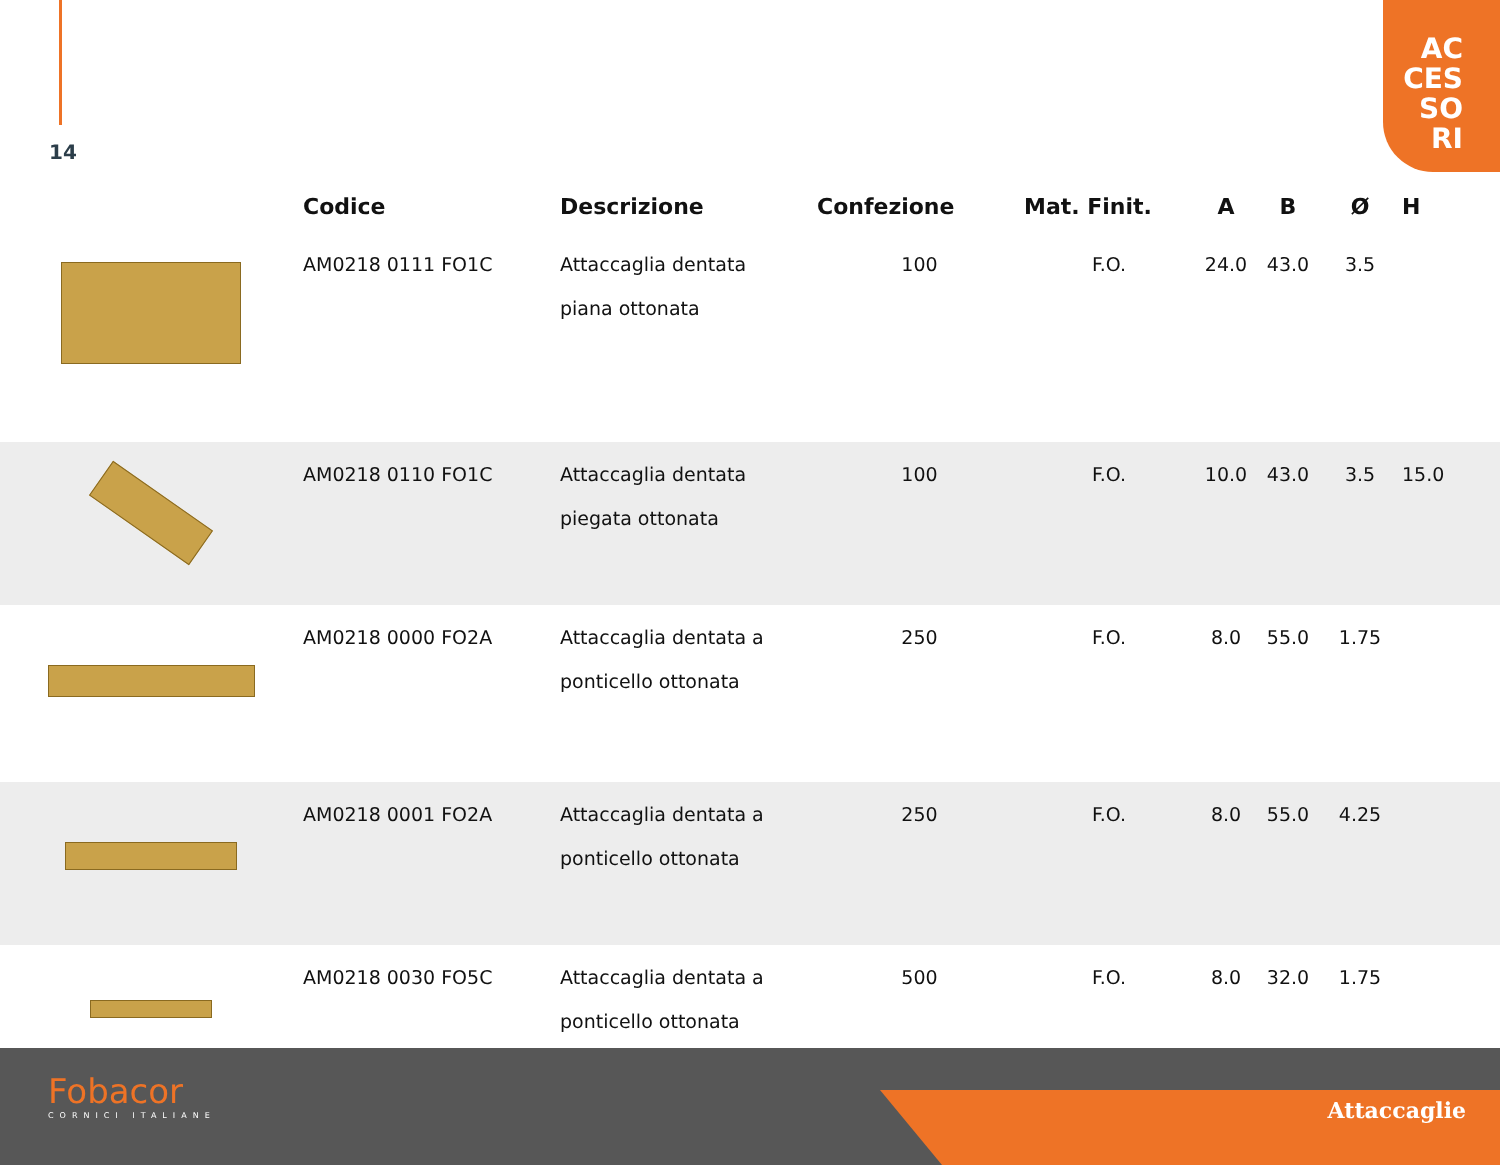14
AC
CES
SO
RI
| | Codice | Descrizione | Confezione | Mat. Finit. | A | B | Ø | H |
| --- | --- | --- | --- | --- | --- | --- | --- | --- |
| | AM0218 0111 FO1C | Attaccaglia dentata piana ottonata | 100 | F.O. | 24.0 | 43.0 | 3.5 | |
| | AM0218 0110 FO1C | Attaccaglia dentata piegata ottonata | 100 | F.O. | 10.0 | 43.0 | 3.5 | 15.0 |
| | AM0218 0000 FO2A | Attaccaglia dentata a ponticello ottonata | 250 | F.O. | 8.0 | 55.0 | 1.75 | |
| | AM0218 0001 FO2A | Attaccaglia dentata a ponticello ottonata | 250 | F.O. | 8.0 | 55.0 | 4.25 | |
| | AM0218 0030 FO5C | Attaccaglia dentata a ponticello ottonata | 500 | F.O. | 8.0 | 32.0 | 1.75 | |
Fobacor
CORNICI ITALIANE
Attaccaglie